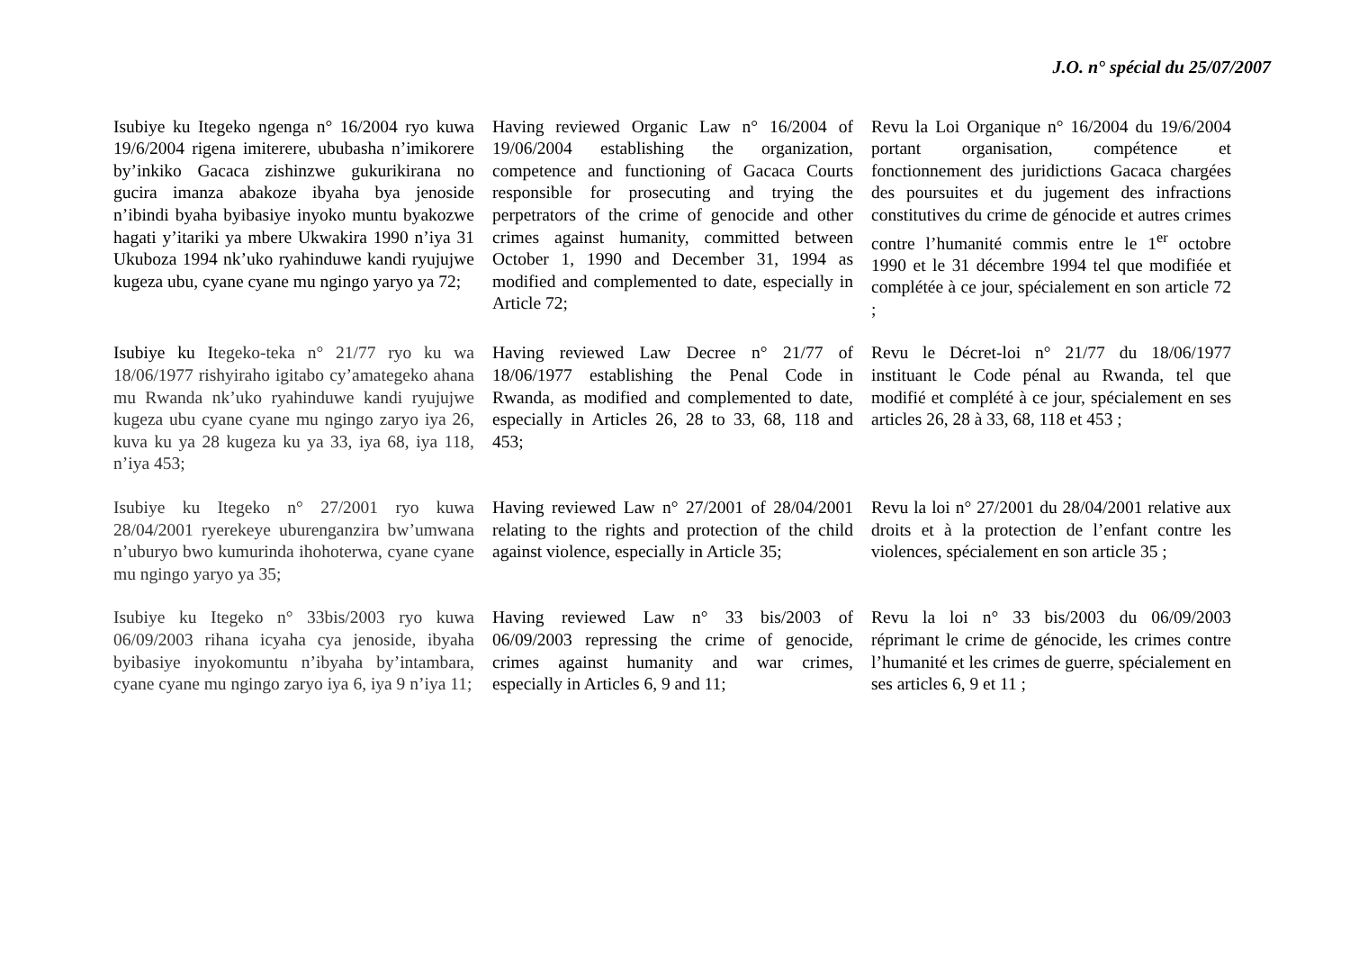J.O. n° spécial du 25/07/2007
Isubiye ku Itegeko ngenga n° 16/2004 ryo kuwa 19/6/2004 rigena imiterere, ububasha n’imikorere by’inkiko Gacaca zishinzwe gukurikirana no gucira imanza abakoze ibyaha bya jenoside n’ibindi byaha byibasiye inyoko muntu byakozwe hagati y’itariki ya mbere Ukwakira 1990 n’iya 31 Ukuboza 1994 nk’uko ryahinduwe kandi ryujujwe kugeza ubu, cyane cyane mu ngingo yaryo ya 72;
Having reviewed Organic Law n° 16/2004 of 19/06/2004 establishing the organization, competence and functioning of Gacaca Courts responsible for prosecuting and trying the perpetrators of the crime of genocide and other crimes against humanity, committed between October 1, 1990 and December 31, 1994 as modified and complemented to date, especially in Article 72;
Revu la Loi Organique n° 16/2004 du 19/6/2004 portant organisation, compétence et fonctionnement des juridictions Gacaca chargées des poursuites et du jugement des infractions constitutives du crime de génocide et autres crimes contre l’humanité commis entre le 1<sup>er</sup> octobre 1990 et le 31 décembre 1994 tel que modifiée et complétée à ce jour, spécialement en son article 72 ;
Isubiye ku Itegeko-teka n° 21/77 ryo ku wa 18/06/1977 rishyiraho igitabo cy’amategeko ahana mu Rwanda nk’uko ryahinduwe kandi ryujujwe kugeza ubu cyane cyane mu ngingo zaryo iya 26, kuva ku ya 28 kugeza ku ya 33, iya 68, iya 118, n’iya 453;
Having reviewed Law Decree n° 21/77 of 18/06/1977 establishing the Penal Code in Rwanda, as modified and complemented to date, especially in Articles 26, 28 to 33, 68, 118 and 453;
Revu le Décret-loi n° 21/77 du 18/06/1977 instituant le Code pénal au Rwanda, tel que modifié et complété à ce jour, spécialement en ses articles 26, 28 à 33, 68, 118 et 453 ;
Isubiye ku Itegeko n° 27/2001 ryo kuwa 28/04/2001 ryerekeye uburenganzira bw’umwana n’uburyo bwo kumurinda ihohoterwa, cyane cyane mu ngingo yaryo ya 35;
Having reviewed Law n° 27/2001 of 28/04/2001 relating to the rights and protection of the child against violence, especially in Article 35;
Revu la loi n° 27/2001 du 28/04/2001 relative aux droits et à la protection de l’enfant contre les violences, spécialement en son article 35 ;
Isubiye ku Itegeko n° 33bis/2003 ryo kuwa 06/09/2003 rihana icyaha cya jenoside, ibyaha byibasiye inyokomuntu n’ibyaha by’intambara, cyane cyane mu ngingo zaryo iya 6, iya 9 n’iya 11;
Having reviewed Law n° 33 bis/2003 of 06/09/2003 repressing the crime of genocide, crimes against humanity and war crimes, especially in Articles 6, 9 and 11;
Revu la loi n° 33 bis/2003 du 06/09/2003 réprimant le crime de génocide, les crimes contre l’humanité et les crimes de guerre, spécialement en ses articles 6, 9 et 11 ;